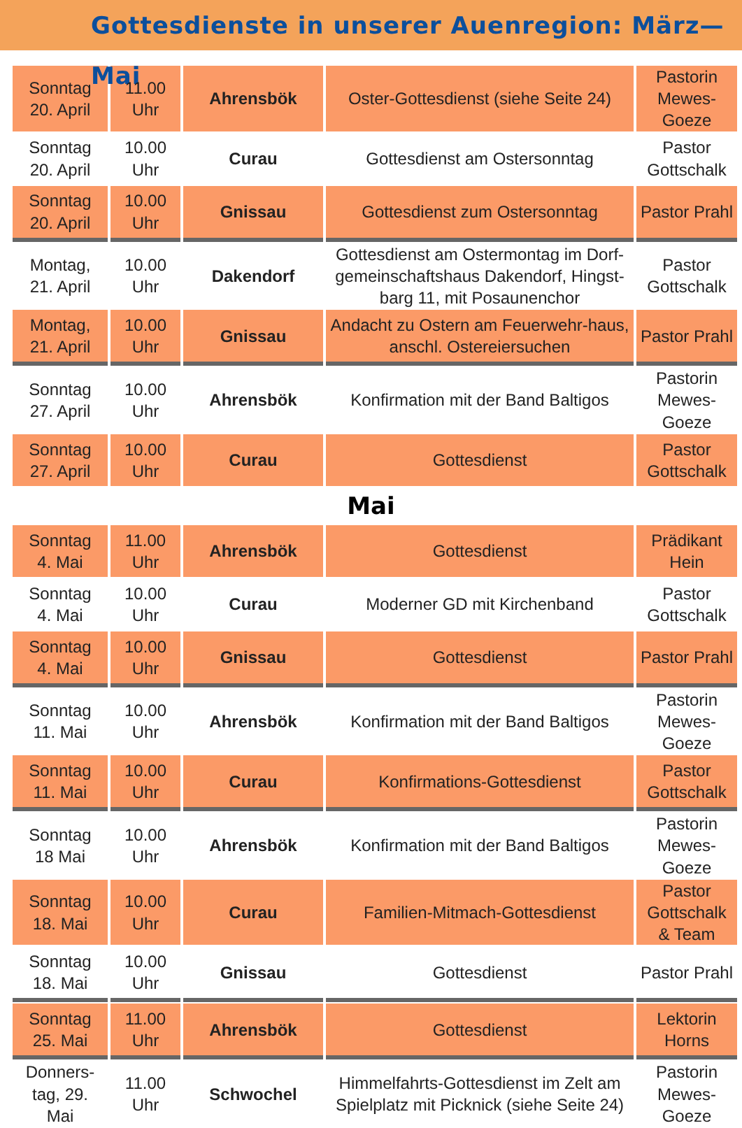Gottesdienste in unserer Auenregion: März—Mai
| Sonntag 20. April | 11.00 Uhr | Ahrensbök | Oster-Gottesdienst (siehe Seite 24) | Pastorin Mewes- Goeze |
| Sonntag 20. April | 10.00 Uhr | Curau | Gottesdienst am Ostersonntag | Pastor Gottschalk |
| Sonntag 20. April | 10.00 Uhr | Gnissau | Gottesdienst zum Ostersonntag | Pastor Prahl |
| Montag, 21. April | 10.00 Uhr | Dakendorf | Gottesdienst am Ostermontag im Dorf-gemeinschaftshaus Dakendorf, Hingst-barg 11, mit Posaunenchor | Pastor Gottschalk |
| Montag, 21. April | 10.00 Uhr | Gnissau | Andacht zu Ostern am Feuerwehr-haus, anschl. Ostereiersuchen | Pastor Prahl |
| Sonntag 27. April | 10.00 Uhr | Ahrensbök | Konfirmation mit der Band Baltigos | Pastorin Mewes- Goeze |
| Sonntag 27. April | 10.00 Uhr | Curau | Gottesdienst | Pastor Gottschalk |
Mai
| Sonntag 4. Mai | 11.00 Uhr | Ahrensbök | Gottesdienst | Prädikant Hein |
| Sonntag 4. Mai | 10.00 Uhr | Curau | Moderner GD mit Kirchenband | Pastor Gottschalk |
| Sonntag 4. Mai | 10.00 Uhr | Gnissau | Gottesdienst | Pastor Prahl |
| Sonntag 11. Mai | 10.00 Uhr | Ahrensbök | Konfirmation mit der Band Baltigos | Pastorin Mewes- Goeze |
| Sonntag 11. Mai | 10.00 Uhr | Curau | Konfirmations-Gottesdienst | Pastor Gottschalk |
| Sonntag 18 Mai | 10.00 Uhr | Ahrensbök | Konfirmation mit der Band Baltigos | Pastorin Mewes- Goeze |
| Sonntag 18. Mai | 10.00 Uhr | Curau | Familien-Mitmach-Gottesdienst | Pastor Gottschalk & Team |
| Sonntag 18. Mai | 10.00 Uhr | Gnissau | Gottesdienst | Pastor Prahl |
| Sonntag 25. Mai | 11.00 Uhr | Ahrensbök | Gottesdienst | Lektorin Horns |
| Donners- tag, 29. Mai | 11.00 Uhr | Schwochel | Himmelfahrts-Gottesdienst im Zelt am Spielplatz mit Picknick (siehe Seite 24) | Pastorin Mewes- Goeze |